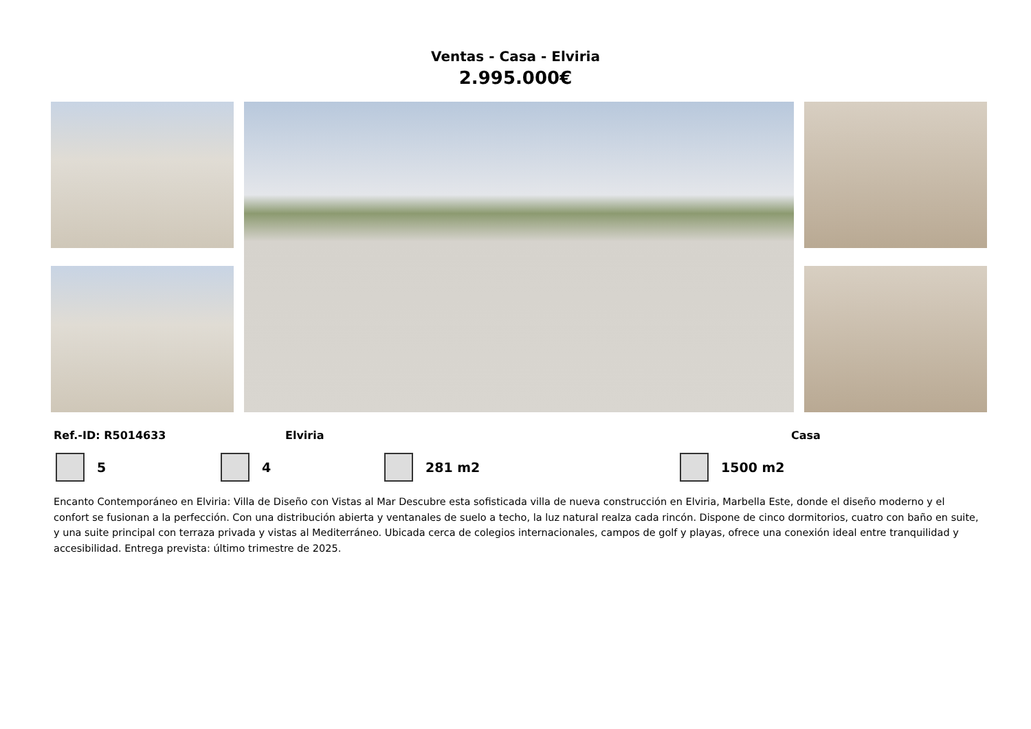Ventas - Casa - Elviria
2.995.000€
Ref.-ID: R5014633 Elviria Casa
5 4 281 m2 1500 m2
Encanto Contemporáneo en Elviria: Villa de Diseño con Vistas al Mar Descubre esta sofisticada villa de nueva construcción en Elviria, Marbella Este, donde el diseño moderno y el confort se fusionan a la perfección. Con una distribución abierta y ventanales de suelo a techo, la luz natural realza cada rincón. Dispone de cinco dormitorios, cuatro con baño en suite, y una suite principal con terraza privada y vistas al Mediterráneo. Ubicada cerca de colegios internacionales, campos de golf y playas, ofrece una conexión ideal entre tranquilidad y accesibilidad. Entrega prevista: último trimestre de 2025.